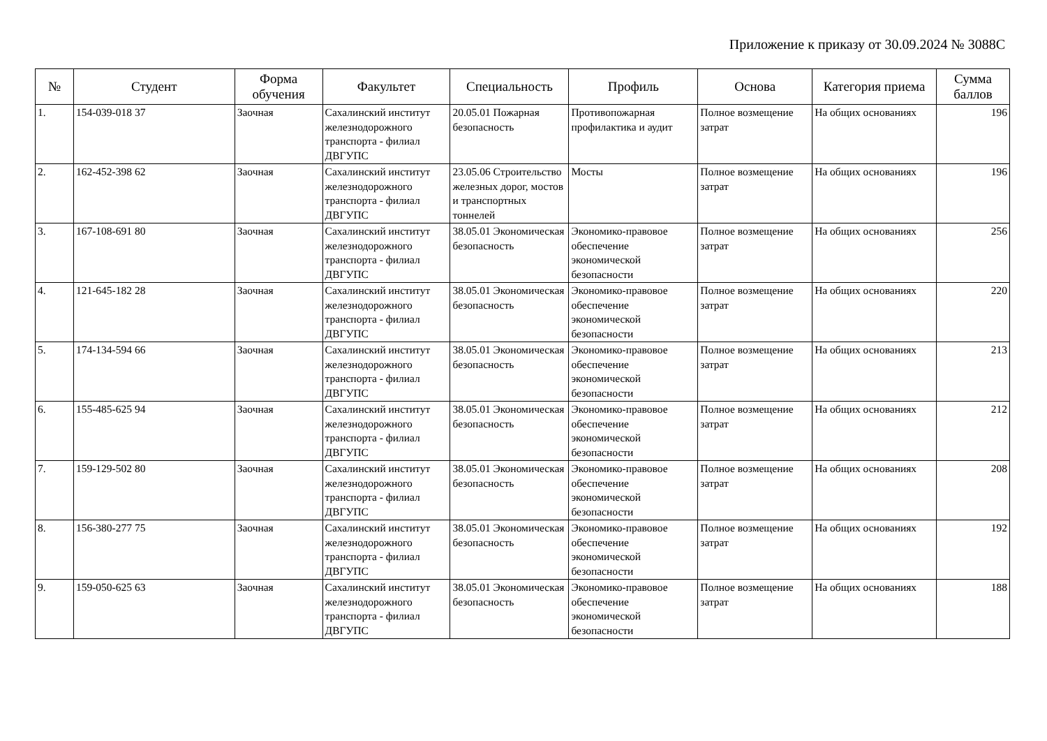Приложение к приказу от 30.09.2024 № 3088С
| № | Студент | Форма обучения | Факультет | Специальность | Профиль | Основа | Категория приема | Сумма баллов |
| --- | --- | --- | --- | --- | --- | --- | --- | --- |
| 1. | 154-039-018 37 | Заочная | Сахалинский институт железнодорожного транспорта - филиал ДВГУПС | 20.05.01 Пожарная безопасность | Противопожарная профилактика и аудит | Полное возмещение затрат | На общих основаниях | 196 |
| 2. | 162-452-398 62 | Заочная | Сахалинский институт железнодорожного транспорта - филиал ДВГУПС | 23.05.06 Строительство железных дорог, мостов и транспортных тоннелей | Мосты | Полное возмещение затрат | На общих основаниях | 196 |
| 3. | 167-108-691 80 | Заочная | Сахалинский институт железнодорожного транспорта - филиал ДВГУПС | 38.05.01 Экономическая безопасность | Экономико-правовое обеспечение экономической безопасности | Полное возмещение затрат | На общих основаниях | 256 |
| 4. | 121-645-182 28 | Заочная | Сахалинский институт железнодорожного транспорта - филиал ДВГУПС | 38.05.01 Экономическая безопасность | Экономико-правовое обеспечение экономической безопасности | Полное возмещение затрат | На общих основаниях | 220 |
| 5. | 174-134-594 66 | Заочная | Сахалинский институт железнодорожного транспорта - филиал ДВГУПС | 38.05.01 Экономическая безопасность | Экономико-правовое обеспечение экономической безопасности | Полное возмещение затрат | На общих основаниях | 213 |
| 6. | 155-485-625 94 | Заочная | Сахалинский институт железнодорожного транспорта - филиал ДВГУПС | 38.05.01 Экономическая безопасность | Экономико-правовое обеспечение экономической безопасности | Полное возмещение затрат | На общих основаниях | 212 |
| 7. | 159-129-502 80 | Заочная | Сахалинский институт железнодорожного транспорта - филиал ДВГУПС | 38.05.01 Экономическая безопасность | Экономико-правовое обеспечение экономической безопасности | Полное возмещение затрат | На общих основаниях | 208 |
| 8. | 156-380-277 75 | Заочная | Сахалинский институт железнодорожного транспорта - филиал ДВГУПС | 38.05.01 Экономическая безопасность | Экономико-правовое обеспечение экономической безопасности | Полное возмещение затрат | На общих основаниях | 192 |
| 9. | 159-050-625 63 | Заочная | Сахалинский институт железнодорожного транспорта - филиал ДВГУПС | 38.05.01 Экономическая безопасность | Экономико-правовое обеспечение экономической безопасности | Полное возмещение затрат | На общих основаниях | 188 |